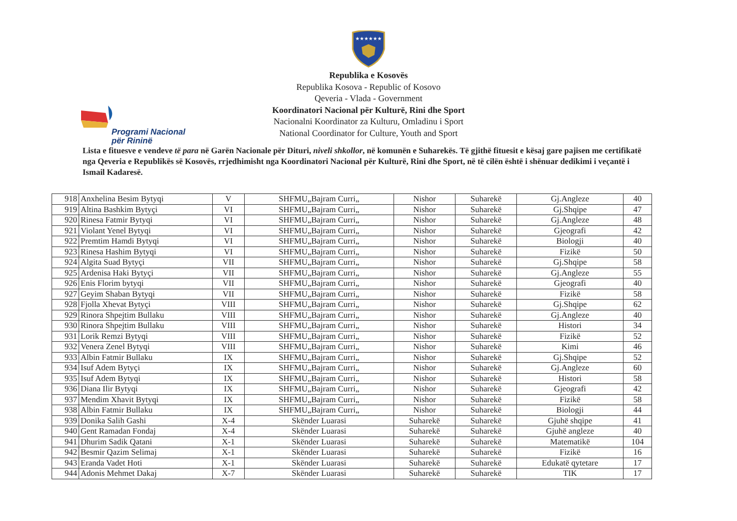★★★★★★
Programi Nacional
për Rininë
Republika e Kosovës
Republika Kosova - Republic of Kosovo
Qeveria - Vlada - Government
Koordinatori Nacional për Kulturë, Rini dhe Sport
Nacionalni Koordinator za Kulturu, Omladinu i Sport
National Coordinator for Culture, Youth and Sport
Lista e fituesve e vendeve të para në Garën Nacionale për Dituri, niveli shkollor, në komunën e Suharekës. Të gjithë fituesit e kësaj gare pajisen me certifikatë nga Qeveria e Republikës së Kosovës, rrjedhimisht nga Koordinatori Nacional për Kulturë, Rini dhe Sport, në të cilën është i shënuar dedikimi i veçantë i Ismail Kadaresë.
| 918 | Anxhelina Besim Bytyqi | V | SHFMU„Bajram Curri„ | Nishor | Suharekë | Gj.Angleze | 40 |
| 919 | Altina Bashkim Bytyçi | VI | SHFMU„Bajram Curri„ | Nishor | Suharekë | Gj.Shqipe | 47 |
| 920 | Rinesa Fatmir Bytyqi | VI | SHFMU„Bajram Curri„ | Nishor | Suharekë | Gj.Angleze | 48 |
| 921 | Violant Yenel Bytyqi | VI | SHFMU„Bajram Curri„ | Nishor | Suharekë | Gjeografi | 42 |
| 922 | Premtim Hamdi Bytyqi | VI | SHFMU„Bajram Curri„ | Nishor | Suharekë | Biologji | 40 |
| 923 | Rinesa Hashim Bytyqi | VI | SHFMU„Bajram Curri„ | Nishor | Suharekë | Fizikë | 50 |
| 924 | Algita Suad Bytyçi | VII | SHFMU„Bajram Curri„ | Nishor | Suharekë | Gj.Shqipe | 58 |
| 925 | Ardenisa Haki Bytyçi | VII | SHFMU„Bajram Curri„ | Nishor | Suharekë | Gj.Angleze | 55 |
| 926 | Enis Florim bytyqi | VII | SHFMU„Bajram Curri„ | Nishor | Suharekë | Gjeografi | 40 |
| 927 | Geyim Shaban Bytyqi | VII | SHFMU„Bajram Curri„ | Nishor | Suharekë | Fizikë | 58 |
| 928 | Fjolla Xhevat Bytyçi | VIII | SHFMU„Bajram Curri„ | Nishor | Suharekë | Gj.Shqipe | 62 |
| 929 | Rinora Shpejtim Bullaku | VIII | SHFMU„Bajram Curri„ | Nishor | Suharekë | Gj.Angleze | 40 |
| 930 | Rinora Shpejtim Bullaku | VIII | SHFMU„Bajram Curri„ | Nishor | Suharekë | Histori | 34 |
| 931 | Lorik Remzi Bytyqi | VIII | SHFMU„Bajram Curri„ | Nishor | Suharekë | Fizikë | 52 |
| 932 | Venera Zenel Bytyqi | VIII | SHFMU„Bajram Curri„ | Nishor | Suharekë | Kimi | 46 |
| 933 | Albin Fatmir Bullaku | IX | SHFMU„Bajram Curri„ | Nishor | Suharekë | Gj.Shqipe | 52 |
| 934 | Isuf Adem Bytyçi | IX | SHFMU„Bajram Curri„ | Nishor | Suharekë | Gj.Angleze | 60 |
| 935 | Isuf Adem Bytyqi | IX | SHFMU„Bajram Curri„ | Nishor | Suharekë | Histori | 58 |
| 936 | Diana Ilir Bytyqi | IX | SHFMU„Bajram Curri„ | Nishor | Suharekë | Gjeografi | 42 |
| 937 | Mendim Xhavit Bytyqi | IX | SHFMU„Bajram Curri„ | Nishor | Suharekë | Fizikë | 58 |
| 938 | Albin Fatmir Bullaku | IX | SHFMU„Bajram Curri„ | Nishor | Suharekë | Biologji | 44 |
| 939 | Donika Salih Gashi | X-4 | Skënder Luarasi | Suharekë | Suharekë | Gjuhë shqipe | 41 |
| 940 | Gent Ramadan Fondaj | X-4 | Skënder Luarasi | Suharekë | Suharekë | Gjuhë angleze | 40 |
| 941 | Dhurim Sadik Qatani | X-1 | Skënder Luarasi | Suharekë | Suharekë | Matematikë | 104 |
| 942 | Besmir Qazim Selimaj | X-1 | Skënder Luarasi | Suharekë | Suharekë | Fizikë | 16 |
| 943 | Eranda Vadet Hoti | X-1 | Skënder Luarasi | Suharekë | Suharekë | Edukatë qytetare | 17 |
| 944 | Adonis Mehmet Dakaj | X-7 | Skënder Luarasi | Suharekë | Suharekë | TIK | 17 |